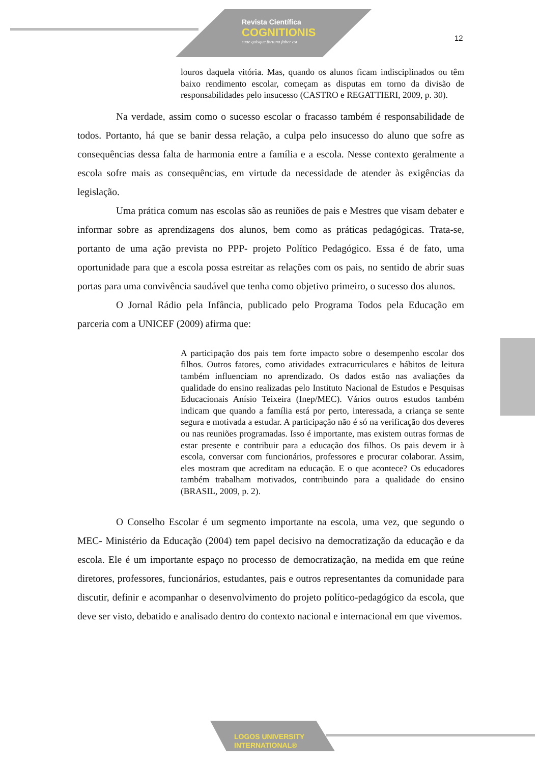Revista Científica
COGNITIONIS
suae quisque fortuna faber est
12
louros daquela vitória. Mas, quando os alunos ficam indisciplinados ou têm baixo rendimento escolar, começam as disputas em torno da divisão de responsabilidades pelo insucesso (CASTRO e REGATTIERI, 2009, p. 30).
Na verdade, assim como o sucesso escolar o fracasso também é responsabilidade de todos. Portanto, há que se banir dessa relação, a culpa pelo insucesso do aluno que sofre as consequências dessa falta de harmonia entre a família e a escola. Nesse contexto geralmente a escola sofre mais as consequências, em virtude da necessidade de atender às exigências da legislação.
Uma prática comum nas escolas são as reuniões de pais e Mestres que visam debater e informar sobre as aprendizagens dos alunos, bem como as práticas pedagógicas. Trata-se, portanto de uma ação prevista no PPP- projeto Político Pedagógico. Essa é de fato, uma oportunidade para que a escola possa estreitar as relações com os pais, no sentido de abrir suas portas para uma convivência saudável que tenha como objetivo primeiro, o sucesso dos alunos.
O Jornal Rádio pela Infância, publicado pelo Programa Todos pela Educação em parceria com a UNICEF (2009) afirma que:
A participação dos pais tem forte impacto sobre o desempenho escolar dos filhos. Outros fatores, como atividades extracurriculares e hábitos de leitura também influenciam no aprendizado. Os dados estão nas avaliações da qualidade do ensino realizadas pelo Instituto Nacional de Estudos e Pesquisas Educacionais Anísio Teixeira (Inep/MEC). Vários outros estudos também indicam que quando a família está por perto, interessada, a criança se sente segura e motivada a estudar. A participação não é só na verificação dos deveres ou nas reuniões programadas. Isso é importante, mas existem outras formas de estar presente e contribuir para a educação dos filhos. Os pais devem ir à escola, conversar com funcionários, professores e procurar colaborar. Assim, eles mostram que acreditam na educação. E o que acontece? Os educadores também trabalham motivados, contribuindo para a qualidade do ensino (BRASIL, 2009, p. 2).
O Conselho Escolar é um segmento importante na escola, uma vez, que segundo o MEC- Ministério da Educação (2004) tem papel decisivo na democratização da educação e da escola. Ele é um importante espaço no processo de democratização, na medida em que reúne diretores, professores, funcionários, estudantes, pais e outros representantes da comunidade para discutir, definir e acompanhar o desenvolvimento do projeto político-pedagógico da escola, que deve ser visto, debatido e analisado dentro do contexto nacional e internacional em que vivemos.
LOGOS UNIVERSITY
INTERNATIONAL®